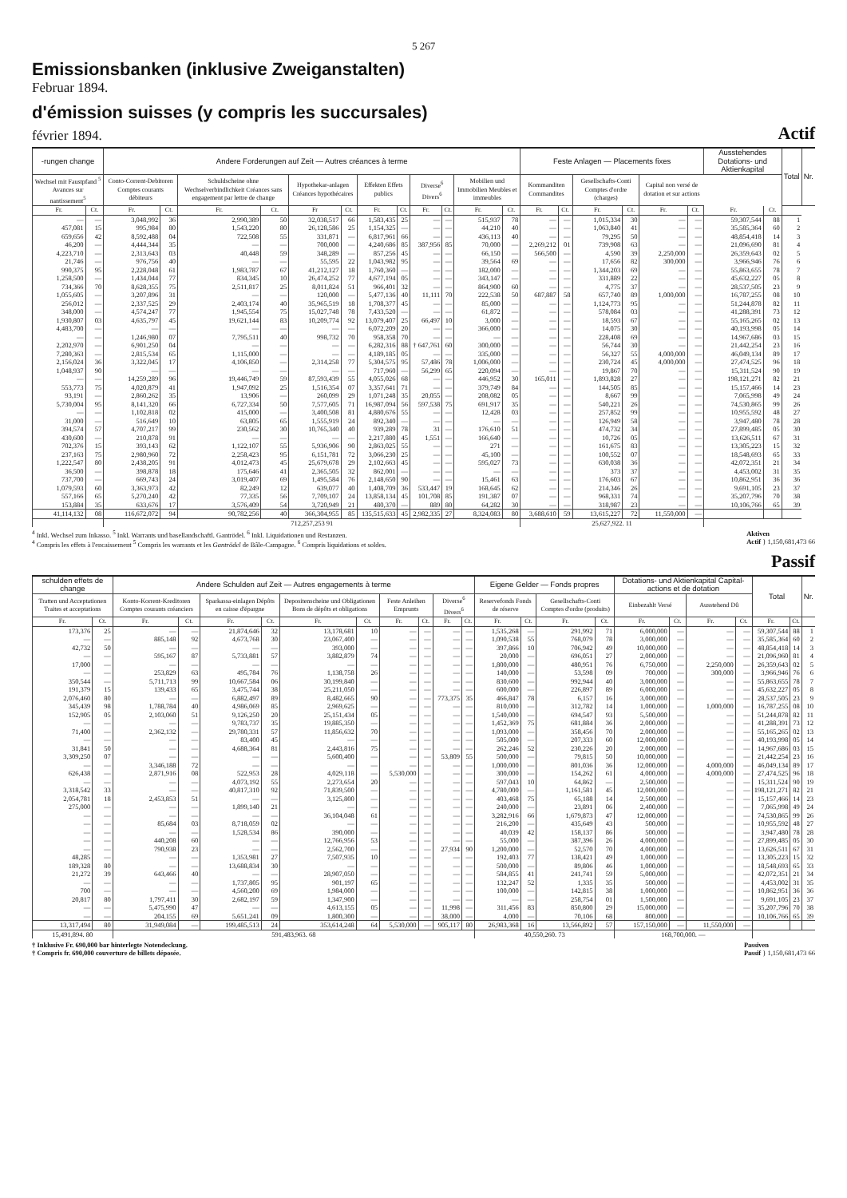5 267
Emissionsbanken (inklusive Zweiganstalten)
Februar 1894.
d'émission suisses (y compris les succursales)
février 1894. Actif
| -rungen change | | Andere Forderungen auf Zeit — Autres créances à terme | | | | | | | | | | | | Feste Anlagen — Placements fixes | | | | | | Ausstehendes Dotations- und Aktienkapital | | Total | Nr. |
| --- | --- | --- | --- | --- | --- | --- | --- | --- | --- | --- | --- | --- | --- | --- | --- | --- | --- | --- | --- | --- | --- | --- | --- |
| Wechsel mit Faustpfand <sup>5</sup> Avances sur nantissement<sup>5</sup> | | Conto-Corrent-Debitoren Comptes courants débiteurs | | Schuldscheine ohne Wechselverbindlichkeit Créances sans engagement par lettre de change | | Hypothekar-anlagen Créances hypothécaires | | Effekten Effets publics | | Diverse<sup>6</sup> Divers<sup>6</sup> | | Mobilien und Immobilien Meubles et immeubles | | Kommanditen Commandites | | Gesellschafts-Conti Comptes d'ordre (charges) | | Capital non versé de dotation et sur actions | | | | | |
| Fr. | Ct. | Fr. | Ct. | Fr. | Ct. | Fr | Ct. | Fr. | Ct. | Fr. | Ct. | Fr. | Ct. | Fr. | Ct. | Fr. | Ct. | Fr. | Ct. | Fr. | Ct. | | |
| — | — | 3,048,992 | 36 | 2,990,389 | 50 | 32,038,517 | 66 | 1,583,435 | 25 | — | — | 515,937 | 78 | — | — | 1,015,334 | 30 | — | — | 59,307,544 | 88 | 1 | |
| 457,081 | 15 | 995,984 | 80 | 1,543,220 | 80 | 26,128,586 | 25 | 1,154,325 | — | — | — | 44,210 | 40 | — | — | 1,063,840 | 41 | — | — | 35,585,364 | 60 | 2 | |
| 659,656 | 42 | 8,592,488 | 04 | 722,508 | 55 | 331,871 | — | 6,817,961 | 66 | — | — | 436,113 | 40 | — | — | 79,295 | 50 | — | — | 48,854,418 | 14 | 3 | |
| 46,200 | — | 4,444,344 | 35 | — | — | 700,000 | — | 4,240,686 | 85 | 387,956 | 85 | 70,000 | — | 2,269,212 | 01 | 739,908 | 63 | — | — | 21,096,690 | 81 | 4 | |
| 4,223,710 | — | 2,313,643 | 03 | 40,448 | 59 | 348,289 | — | 857,256 | 45 | — | — | 66,150 | — | 566,500 | — | 4,590 | 39 | 2,250,000 | — | 26,359,643 | 02 | 5 | |
| 21,746 | — | 976,756 | 40 | — | — | 55,595 | 22 | 1,043,982 | 95 | — | — | 39,564 | 69 | — | — | 17,656 | 82 | 300,000 | — | 3,966,946 | 76 | 6 | |
| 990,375 | 95 | 2,228,048 | 61 | 1,983,787 | 67 | 41,212,127 | 18 | 1,760,360 | — | — | — | 182,000 | — | — | — | 1,344,203 | 69 | — | — | 55,863,655 | 78 | 7 | |
| 1,258,500 | — | 1,434,044 | 77 | 834,345 | 10 | 26,474,252 | 77 | 4,677,194 | 05 | — | — | 343,147 | — | — | — | 331,889 | 22 | — | — | 45,632,227 | 05 | 8 | |
| 734,366 | 70 | 8,628,355 | 75 | 2,511,817 | 25 | 8,011,824 | 51 | 966,401 | 32 | — | — | 864,900 | 60 | — | — | 4,775 | 37 | — | — | 28,537,505 | 23 | 9 | |
| 1,055,605 | — | 3,207,896 | 31 | — | — | 120,000 | — | 5,477,136 | 40 | 11,111 | 70 | 222,538 | 50 | 687,887 | 58 | 657,740 | 89 | 1,000,000 | — | 16,787,255 | 08 | 10 | |
| 256,012 | — | 2,337,525 | 29 | 2,403,174 | 40 | 35,965,519 | 18 | 1,708,377 | 45 | — | — | 85,000 | — | — | — | 1,124,773 | 95 | — | — | 51,244,878 | 82 | 11 | |
| 348,000 | — | 4,574,247 | 77 | 1,945,554 | 75 | 15,027,748 | 78 | 7,433,520 | — | — | — | 61,872 | — | — | — | 578,084 | 03 | — | — | 41,288,391 | 73 | 12 | |
| 1,930,807 | 03 | 4,635,797 | 45 | 19,621,144 | 83 | 10,209,774 | 92 | 13,079,407 | 25 | 66,497 | 10 | 3,000 | — | — | — | 18,593 | 67 | — | — | 55,165,265 | 02 | 13 | |
| 4,483,700 | — | — | — | — | — | — | — | 6,072,209 | 20 | — | — | 366,000 | — | — | — | 14,075 | 30 | — | — | 40,193,998 | 05 | 14 | |
| — | — | 1,246,980 | 07 | 7,795,511 | 40 | 998,732 | 70 | 958,358 | 70 | — | — | — | — | — | — | 228,408 | 69 | — | — | 14,967,686 | 03 | 15 | |
| 2,202,970 | — | 6,901,250 | 04 | — | — | — | — | 6,282,316 | 88 | † 647,761 | 60 | 300,000 | — | — | — | 56,744 | 30 | — | — | 21,442,254 | 23 | 16 | |
| 7,280,363 | — | 2,815,534 | 65 | 1,115,000 | — | — | — | 4,189,185 | 05 | — | — | 335,000 | — | — | — | 56,327 | 55 | 4,000,000 | — | 46,049,134 | 89 | 17 | |
| 2,156,024 | 36 | 3,322,045 | 17 | 4,106,850 | — | 2,314,258 | 77 | 5,304,575 | 95 | 57,486 | 78 | 1,006,000 | — | — | — | 230,724 | 45 | 4,000,000 | — | 27,474,525 | 96 | 18 | |
| 1,048,937 | 90 | — | — | — | — | — | — | 717,960 | — | 56,299 | 65 | 220,094 | — | — | — | 19,867 | 70 | — | — | 15,311,524 | 90 | 19 | |
| — | — | 14,259,289 | 96 | 19,446,749 | 59 | 87,593,439 | 55 | 4,055,026 | 68 | — | — | 446,952 | 30 | 165,011 | — | 1,893,828 | 27 | — | — | 198,121,271 | 82 | 21 | |
| 553,773 | 75 | 4,020,879 | 41 | 1,947,092 | 25 | 1,516,354 | 07 | 3,357,641 | 71 | — | — | 379,749 | 84 | — | — | 144,505 | 85 | — | — | 15,157,466 | 14 | 23 | |
| 93,191 | — | 2,860,262 | 35 | 13,906 | — | 260,099 | 29 | 1,071,248 | 35 | 20,055 | — | 208,082 | 05 | — | — | 8,667 | 99 | — | — | 7,065,998 | 49 | 24 | |
| 5,730,004 | 95 | 8,141,320 | 66 | 6,727,334 | 50 | 7,577,605 | 71 | 16,987,094 | 56 | 597,538 | 75 | 691,917 | 35 | — | — | 540,221 | 26 | — | — | 74,530,865 | 99 | 26 | |
| — | — | 1,102,818 | 02 | 415,000 | — | 3,400,508 | 81 | 4,880,676 | 55 | — | — | 12,428 | 03 | — | — | 257,852 | 99 | — | — | 10,955,592 | 48 | 27 | |
| 31,000 | — | 516,649 | 10 | 63,805 | 65 | 1,555,919 | 24 | 892,340 | — | — | — | — | — | — | — | 126,949 | 58 | — | — | 3,947,480 | 78 | 28 | |
| 394,574 | 57 | 4,707,217 | 99 | 230,562 | 30 | 10,765,340 | 40 | 939,289 | 78 | 31 | — | 176,610 | 51 | — | — | 474,732 | 34 | — | — | 27,899,485 | 05 | 30 | |
| 430,600 | — | 210,878 | 91 | — | — | — | — | 2,217,880 | 45 | 1,551 | — | 166,640 | — | — | — | 10,726 | 05 | — | — | 13,626,511 | 67 | 31 | |
| 702,376 | 15 | 393,143 | 62 | 1,122,107 | 55 | 5,936,906 | 90 | 2,863,025 | 55 | — | — | 271 | — | — | — | 161,675 | 83 | — | — | 13,305,223 | 15 | 32 | |
| 237,163 | 75 | 2,980,960 | 72 | 2,258,423 | 95 | 6,151,781 | 72 | 3,066,230 | 25 | — | — | 45,100 | — | — | — | 100,552 | 07 | — | — | 18,548,693 | 65 | 33 | |
| 1,222,547 | 80 | 2,438,205 | 91 | 4,012,473 | 45 | 25,679,678 | 29 | 2,102,663 | 45 | — | — | 595,027 | 73 | — | — | 630,038 | 36 | — | — | 42,072,351 | 21 | 34 | |
| 36,500 | — | 398,878 | 18 | 175,646 | 41 | 2,365,505 | 32 | 862,001 | — | — | — | — | — | — | — | 373 | 37 | — | — | 4,453,002 | 31 | 35 | |
| 737,700 | — | 669,743 | 24 | 3,019,407 | 69 | 1,495,584 | 76 | 2,148,650 | 90 | — | — | 15,461 | 63 | — | — | 176,603 | 67 | — | — | 10,862,951 | 36 | 36 | |
| 1,079,593 | 60 | 3,363,973 | 42 | 82,249 | 12 | 639,077 | 40 | 1,408,709 | 36 | 533,447 | 19 | 168,645 | 62 | — | — | 214,346 | 26 | — | — | 9,691,105 | 23 | 37 | |
| 557,166 | 65 | 5,270,240 | 42 | 77,335 | 56 | 7,709,107 | 24 | 13,858,134 | 45 | 101,708 | 85 | 191,387 | 07 | — | — | 968,331 | 74 | — | — | 35,207,796 | 70 | 38 | |
| 153,884 | 35 | 633,676 | 17 | 3,576,409 | 54 | 3,720,949 | 21 | 480,370 | — | 889 | 80 | 64,282 | 30 | — | — | 318,987 | 23 | — | — | 10,106,766 | 65 | 39 | |
| 41,114,132 | 08 | 116,672,072 | 94 | 90,782,256 | 40 | 366,304,955 | 85 | 135,515,633 | 45 | 2,982,335 | 27 | 8,324,083 | 80 | 3,688,610 | 59 | 13,615,227 | 72 | 11,550,000 | — | | | | |
| | | 712,257,253 91 | | | | | | | | | | | | 25,627,922. 11 | | | | | | | | | |
<sup>4</sup> Inkl. Wechsel zum Inkasso. <sup>5</sup> Inkl. Warrants und basellandschaftl. Gantrödel. <sup>6</sup> Inkl. Liquidationen und Restanzen.
<sup>4</sup> Compris les effets à l'encaissement <sup>5</sup> Compris les warrants et les Gantrödel de Bâle-Campagne. <sup>6</sup> Compris liquidations et soldes.
Aktiven
Actif } 1,150,681,473 66
Passif
| schulden effets de change | | Andere Schulden auf Zeit — Autres engagements à terme | | | | | | | | | | Eigene Gelder — Fonds propres | | | | Dotations- und Aktienkapital Capital-actions et de dotation | | | | Total | | Nr. |
| --- | --- | --- | --- | --- | --- | --- | --- | --- | --- | --- | --- | --- | --- | --- | --- | --- | --- | --- | --- | --- | --- | --- |
| Tratten und Acceptationen Traites et acceptations | | Konto-Korrent-Kreditoren Comptes courants créanciers | | Sparkassa-einlagen Dépôts en caisse d'épargne | | Depositenscheine und Obligationen Bons de dépôts et obligations | | Feste Anleihen Emprunts | | Diverse<sup>6</sup> Divers<sup>6</sup> | | Reservefonds Fonds de réserve | | Gesellschafts-Conti Comptes d'ordre (produits) | | Einbezahlt Versé | | Ausstehend Dû | | | | |
| Fr. | Ct. | Fr. | Ct. | Fr. | Ct. | Fr. | Ct. | Fr. | Ct. | Fr. | Ct. | Fr. | Ct. | Fr. | Ct. | Fr. | Ct. | Fr. | Ct. | Fr. | Ct. | |
| 173,376 | 25 | — | — | 21,874,646 | 32 | 13,178,681 | 10 | — | — | — | — | 1,535,268 | — | 291,992 | 71 | 6,000,000 | — | — | — | 59,307,544 | 88 | 1 |
| — | — | 885,148 | 92 | 4,673,768 | 30 | 23,067,400 | — | — | — | — | — | 1,090,538 | 55 | 768,079 | 78 | 3,000,000 | — | — | — | 35,585,364 | 60 | 2 |
| 42,732 | 50 | — | — | — | — | 393,000 | — | — | — | — | — | 397,866 | 10 | 706,942 | 49 | 10,000,000 | — | — | — | 48,854,418 | 14 | 3 |
| — | — | 595,167 | 87 | 5,733,881 | 57 | 3,882,879 | 74 | — | — | — | — | 20,000 | — | 696,051 | 27 | 2,000,000 | — | — | — | 21,096,960 | 81 | 4 |
| 17,000 | — | — | — | — | — | — | — | — | — | — | — | 1,800,000 | — | 480,951 | 76 | 6,750,000 | — | 2,250,000 | — | 26,359,643 | 02 | 5 |
| — | — | 253,829 | 63 | 495,784 | 76 | 1,138,758 | 26 | — | — | — | — | 140,000 | — | 53,598 | 09 | 700,000 | — | 300,000 | — | 3,966,946 | 76 | 6 |
| 350,544 | — | 5,711,713 | 99 | 10,667,584 | 06 | 30,199,840 | — | — | — | — | — | 830,600 | — | 992,944 | 40 | 3,000,000 | — | — | — | 55,863,655 | 78 | 7 |
| 191,379 | 15 | 139,433 | 65 | 3,475,744 | 38 | 25,211,050 | — | — | — | — | — | 600,000 | — | 226,897 | 89 | 6,000,000 | — | — | — | 45,632,227 | 05 | 8 |
| 2,076,460 | 80 | — | — | 6,882,497 | 89 | 8,482,665 | 90 | — | — | 773,375 | 35 | 466,847 | 78 | 6,157 | 16 | 3,000,000 | — | — | — | 28,537,505 | 23 | 9 |
| 345,439 | 98 | 1,788,784 | 40 | 4,986,069 | 85 | 2,969,625 | — | — | — | — | — | 810,000 | — | 312,782 | 14 | 1,000,000 | — | 1,000,000 | — | 16,787,255 | 08 | 10 |
| 152,905 | 05 | 2,103,060 | 51 | 9,126,250 | 20 | 25,151,434 | 05 | — | — | — | — | 1,540,000 | — | 694,547 | 93 | 5,500,000 | — | — | — | 51,244,878 | 82 | 11 |
| — | — | — | — | 9,783,737 | 35 | 19,885,350 | — | — | — | — | — | 1,452,369 | 75 | 681,884 | 36 | 2,000,000 | — | — | — | 41,288,391 | 73 | 12 |
| 71,400 | — | 2,362,132 | — | 29,780,331 | 57 | 11,856,632 | 70 | — | — | — | — | 1,093,000 | — | 358,456 | 70 | 2,000,000 | — | — | — | 55,165,265 | 02 | 13 |
| — | — | — | — | 83,400 | 45 | — | — | — | — | — | — | 505,000 | — | 207,333 | 60 | 12,000,000 | — | — | — | 40,193,998 | 05 | 14 |
| 31,841 | 50 | — | — | 4,688,364 | 81 | 2,443,816 | 75 | — | — | — | — | 262,246 | 52 | 230,226 | 20 | 2,000,000 | — | — | — | 14,967,686 | 03 | 15 |
| 3,309,250 | 07 | — | — | — | — | 5,600,400 | — | — | — | 53,809 | 55 | 500,000 | — | 79,815 | 50 | 10,000,000 | — | — | — | 21,442,254 | 23 | 16 |
| — | — | 3,346,188 | 72 | — | — | — | — | — | — | — | — | 1,000,000 | — | 801,036 | 36 | 12,000,000 | — | 4,000,000 | — | 46,049,134 | 89 | 17 |
| 626,438 | — | 2,871,916 | 08 | 522,953 | 28 | 4,029,118 | — | 5,530,000 | — | — | — | 300,000 | — | 154,262 | 61 | 4,000,000 | — | 4,000,000 | — | 27,474,525 | 96 | 18 |
| — | — | — | — | 4,073,192 | 55 | 2,273,654 | 20 | — | — | — | — | 597,043 | 10 | 64,862 | — | 2,500,000 | — | — | — | 15,311,524 | 90 | 19 |
| 3,318,542 | 33 | — | — | 40,817,310 | 92 | 71,839,500 | — | — | — | — | — | 4,780,000 | — | 1,161,581 | 45 | 12,000,000 | — | — | — | 198,121,271 | 82 | 21 |
| 2,054,781 | 18 | 2,453,853 | 51 | — | — | 3,125,800 | — | — | — | — | — | 403,468 | 75 | 65,188 | 14 | 2,500,000 | — | — | — | 15,157,466 | 14 | 23 |
| 275,000 | — | — | — | 1,899,140 | 21 | — | — | — | — | — | — | 240,000 | — | 23,891 | 06 | 2,400,000 | — | — | — | 7,065,998 | 49 | 24 |
| — | — | — | — | — | — | 36,104,048 | 61 | — | — | — | — | 3,282,916 | 66 | 1,679,873 | 47 | 12,000,000 | — | — | — | 74,530,865 | 99 | 26 |
| — | — | 85,684 | 03 | 8,718,059 | 02 | — | — | — | — | — | — | 216,200 | — | 435,649 | 43 | 500,000 | — | — | — | 10,955,592 | 48 | 27 |
| — | — | — | — | 1,528,534 | 86 | 390,000 | — | — | — | — | — | 40,039 | 42 | 158,137 | 86 | 500,000 | — | — | — | 3,947,480 | 78 | 28 |
| — | — | 440,208 | 60 | — | — | 12,766,956 | 53 | — | — | — | — | 55,000 | — | 387,396 | 26 | 4,000,000 | — | — | — | 27,899,485 | 05 | 30 |
| — | — | 790,938 | 23 | — | — | 2,562,700 | — | — | — | 27,934 | 90 | 1,200,000 | — | 52,570 | 70 | 4,000,000 | — | — | — | 13,626,511 | 67 | 31 |
| 48,285 | — | — | — | 1,353,981 | 27 | 7,507,935 | 10 | — | — | — | — | 192,403 | 77 | 138,421 | 49 | 1,000,000 | — | — | — | 13,305,223 | 15 | 32 |
| 189,328 | 80 | — | — | 13,688,834 | 30 | — | — | — | — | — | — | 500,000 | — | 89,806 | 46 | 1,000,000 | — | — | — | 18,548,693 | 65 | 33 |
| 21,272 | 39 | 643,466 | 40 | — | — | 28,907,050 | — | — | — | — | — | 584,855 | 41 | 241,741 | 59 | 5,000,000 | — | — | — | 42,072,351 | 21 | 34 |
| — | — | — | — | 1,737,805 | 95 | 901,197 | 65 | — | — | — | — | 132,247 | 52 | 1,335 | 35 | 500,000 | — | — | — | 4,453,002 | 31 | 35 |
| 700 | — | — | — | 4,560,200 | 69 | 1,984,000 | — | — | — | — | — | 100,000 | — | 142,815 | 38 | 1,000,000 | — | — | — | 10,862,951 | 36 | 36 |
| 20,817 | 80 | 1,797,411 | 30 | 2,682,197 | 59 | 1,347,900 | — | — | — | — | — | — | — | 258,754 | 01 | 1,500,000 | — | — | — | 9,691,105 | 23 | 37 |
| — | — | 5,475,990 | 47 | — | — | 4,613,155 | 05 | — | — | 11,998 | — | 311,456 | 83 | 850,800 | 29 | 15,000,000 | — | — | — | 35,207,796 | 70 | 38 |
| — | — | 204,155 | 69 | 5,651,241 | 09 | 1,800,300 | — | — | — | 38,000 | — | 4,000 | — | 70,106 | 68 | 800,000 | — | — | — | 10,106,766 | 65 | 39 |
| 13,317,494 | 80 | 31,949,084 | — | 199,485,513 | 24 | 353,614,248 | 64 | 5,530,000 | — | 905,117 | 80 | 26,983,368 | 16 | 13,566,892 | 57 | 157,150,000 | — | 11,550,000 | — | | | |
| 15,491,894. 80 | | 591,483,963. 68 | | | | | | | | | | 40,550,260. 73 | | | | 168,700,000. — | | | | | | |
† Inklusive Fr. 690,000 bar hinterlegte Notendeckung.
† Compris fr. 690,000 couverture de billets déposée.
Passiven
Passif } 1,150,681,473 66